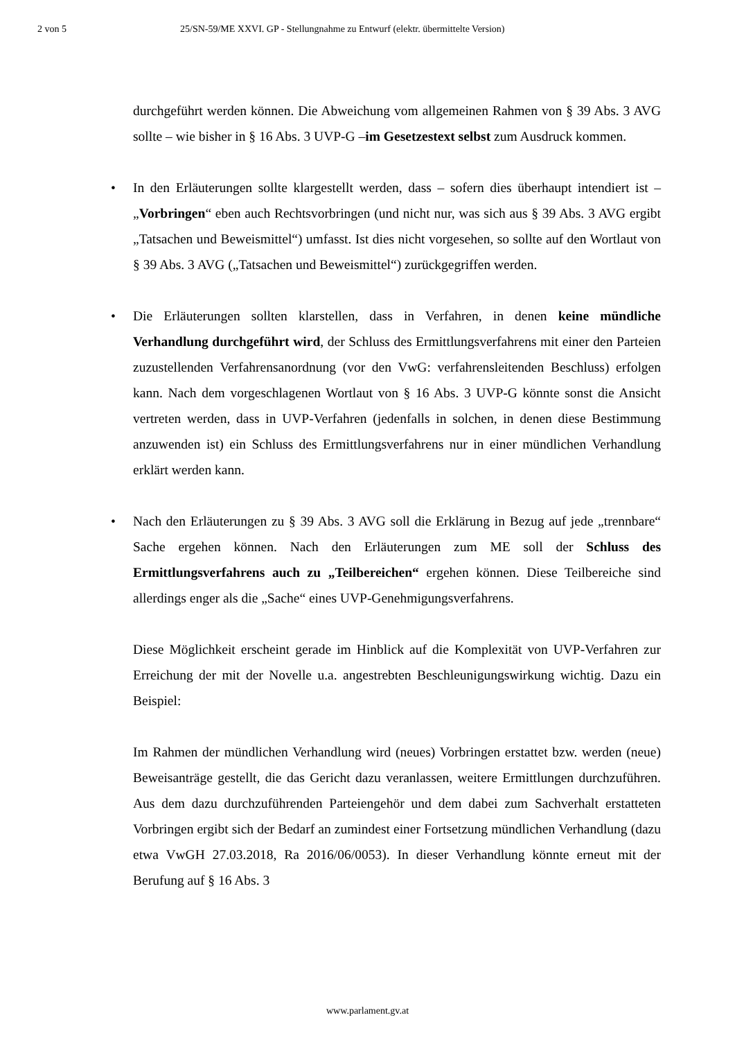2 von 5 25/SN-59/ME XXVI. GP - Stellungnahme zu Entwurf (elektr. übermittelte Version)
durchgeführt werden können. Die Abweichung vom allgemeinen Rahmen von § 39 Abs. 3 AVG sollte – wie bisher in § 16 Abs. 3 UVP-G –im Gesetzestext selbst zum Ausdruck kommen.
• In den Erläuterungen sollte klargestellt werden, dass – sofern dies überhaupt intendiert ist – „Vorbringen“ eben auch Rechtsvorbringen (und nicht nur, was sich aus § 39 Abs. 3 AVG ergibt „Tatsachen und Beweismittel“) umfasst. Ist dies nicht vorgesehen, so sollte auf den Wortlaut von § 39 Abs. 3 AVG („Tatsachen und Beweismittel“) zurückgegriffen werden.
• Die Erläuterungen sollten klarstellen, dass in Verfahren, in denen keine mündliche Verhandlung durchgeführt wird, der Schluss des Ermittlungsverfahrens mit einer den Parteien zuzustellenden Verfahrensanordnung (vor den VwG: verfahrensleitenden Beschluss) erfolgen kann. Nach dem vorgeschlagenen Wortlaut von § 16 Abs. 3 UVP-G könnte sonst die Ansicht vertreten werden, dass in UVP-Verfahren (jedenfalls in solchen, in denen diese Bestimmung anzuwenden ist) ein Schluss des Ermittlungsverfahrens nur in einer mündlichen Verhandlung erklärt werden kann.
• Nach den Erläuterungen zu § 39 Abs. 3 AVG soll die Erklärung in Bezug auf jede „trennbare“ Sache ergehen können. Nach den Erläuterungen zum ME soll der Schluss des Ermittlungsverfahrens auch zu „Teilbereichen“ ergehen können. Diese Teilbereiche sind allerdings enger als die „Sache“ eines UVP-Genehmigungsverfahrens.
Diese Möglichkeit erscheint gerade im Hinblick auf die Komplexität von UVP-Verfahren zur Erreichung der mit der Novelle u.a. angestrebten Beschleunigungswirkung wichtig. Dazu ein Beispiel:
Im Rahmen der mündlichen Verhandlung wird (neues) Vorbringen erstattet bzw. werden (neue) Beweisanträge gestellt, die das Gericht dazu veranlassen, weitere Ermittlungen durchzuführen. Aus dem dazu durchzuführenden Parteiengehör und dem dabei zum Sachverhalt erstatteten Vorbringen ergibt sich der Bedarf an zumindest einer Fortsetzung mündlichen Verhandlung (dazu etwa VwGH 27.03.2018, Ra 2016/06/0053). In dieser Verhandlung könnte erneut mit der Berufung auf § 16 Abs. 3
www.parlament.gv.at